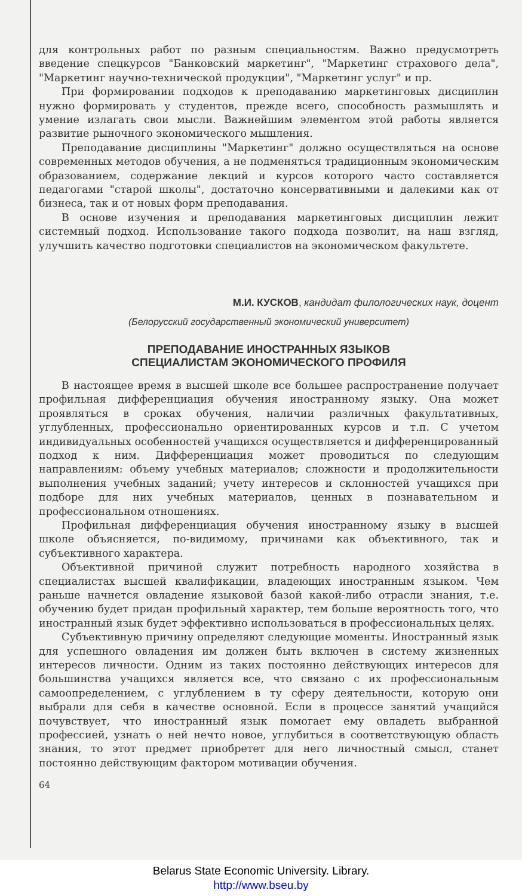для контрольных работ по разным специальностям. Важно предусмотреть введение спецкурсов "Банковский маркетинг", "Маркетинг страхового дела", "Маркетинг научно-технической продукции", "Маркетинг услуг" и пр.
При формировании подходов к преподаванию маркетинговых дисциплин нужно формировать у студентов, прежде всего, способность размышлять и умение излагать свои мысли. Важнейшим элементом этой работы является развитие рыночного экономического мышления.
Преподавание дисциплины "Маркетинг" должно осуществляться на основе современных методов обучения, а не подменяться традиционным экономическим образованием, содержание лекций и курсов которого часто составляется педагогами "старой школы", достаточно консервативными и далекими как от бизнеса, так и от новых форм преподавания.
В основе изучения и преподавания маркетинговых дисциплин лежит системный подход. Использование такого подхода позволит, на наш взгляд, улучшить качество подготовки специалистов на экономическом факультете.
М.И. КУСКОВ, кандидат филологических наук, доцент
(Белорусский государственный экономический университет)
ПРЕПОДАВАНИЕ ИНОСТРАННЫХ ЯЗЫКОВ
СПЕЦИАЛИСТАМ ЭКОНОМИЧЕСКОГО ПРОФИЛЯ
В настоящее время в высшей школе все большее распространение получает профильная дифференциация обучения иностранному языку. Она может проявляться в сроках обучения, наличии различных факультативных, углубленных, профессионально ориентированных курсов и т.п. С учетом индивидуальных особенностей учащихся осуществляется и дифференцированный подход к ним. Дифференциация может проводиться по следующим направлениям: объему учебных материалов; сложности и продолжительности выполнения учебных заданий; учету интересов и склонностей учащихся при подборе для них учебных материалов, ценных в познавательном и профессиональном отношениях.
Профильная дифференциация обучения иностранному языку в высшей школе объясняется, по-видимому, причинами как объективного, так и субъективного характера.
Объективной причиной служит потребность народного хозяйства в специалистах высшей квалификации, владеющих иностранным языком. Чем раньше начнется овладение языковой базой какой-либо отрасли знания, т.е. обучению будет придан профильный характер, тем больше вероятность того, что иностранный язык будет эффективно использоваться в профессиональных целях.
Субъективную причину определяют следующие моменты. Иностранный язык для успешного овладения им должен быть включен в систему жизненных интересов личности. Одним из таких постоянно действующих интересов для большинства учащихся является все, что связано с их профессиональным самоопределением, с углублением в ту сферу деятельности, которую они выбрали для себя в качестве основной. Если в процессе занятий учащийся почувствует, что иностранный язык помогает ему овладеть выбранной профессией, узнать о ней нечто новое, углубиться в соответствующую область знания, то этот предмет приобретет для него личностный смысл, станет постоянно действующим фактором мотивации обучения.
64
Belarus State Economic University. Library.
http://www.bseu.by